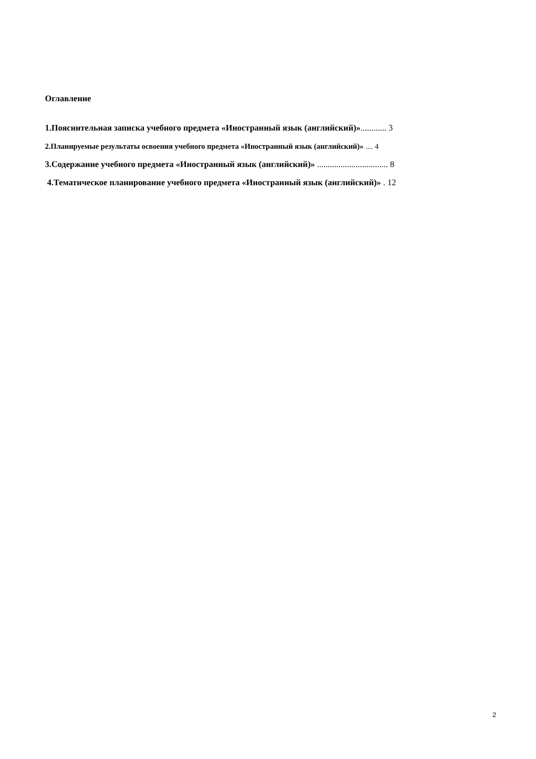Оглавление
1.Пояснительная записка учебного предмета «Иностранный язык (английский)»............ 3
2.Планируемые результаты освоения учебного предмета «Иностранный язык (английский)» .... 4
3.Содержание учебного предмета «Иностранный язык (английский)» ................................. 8
4.Тематическое планирование учебного предмета «Иностранный язык (английский)» . 12
2